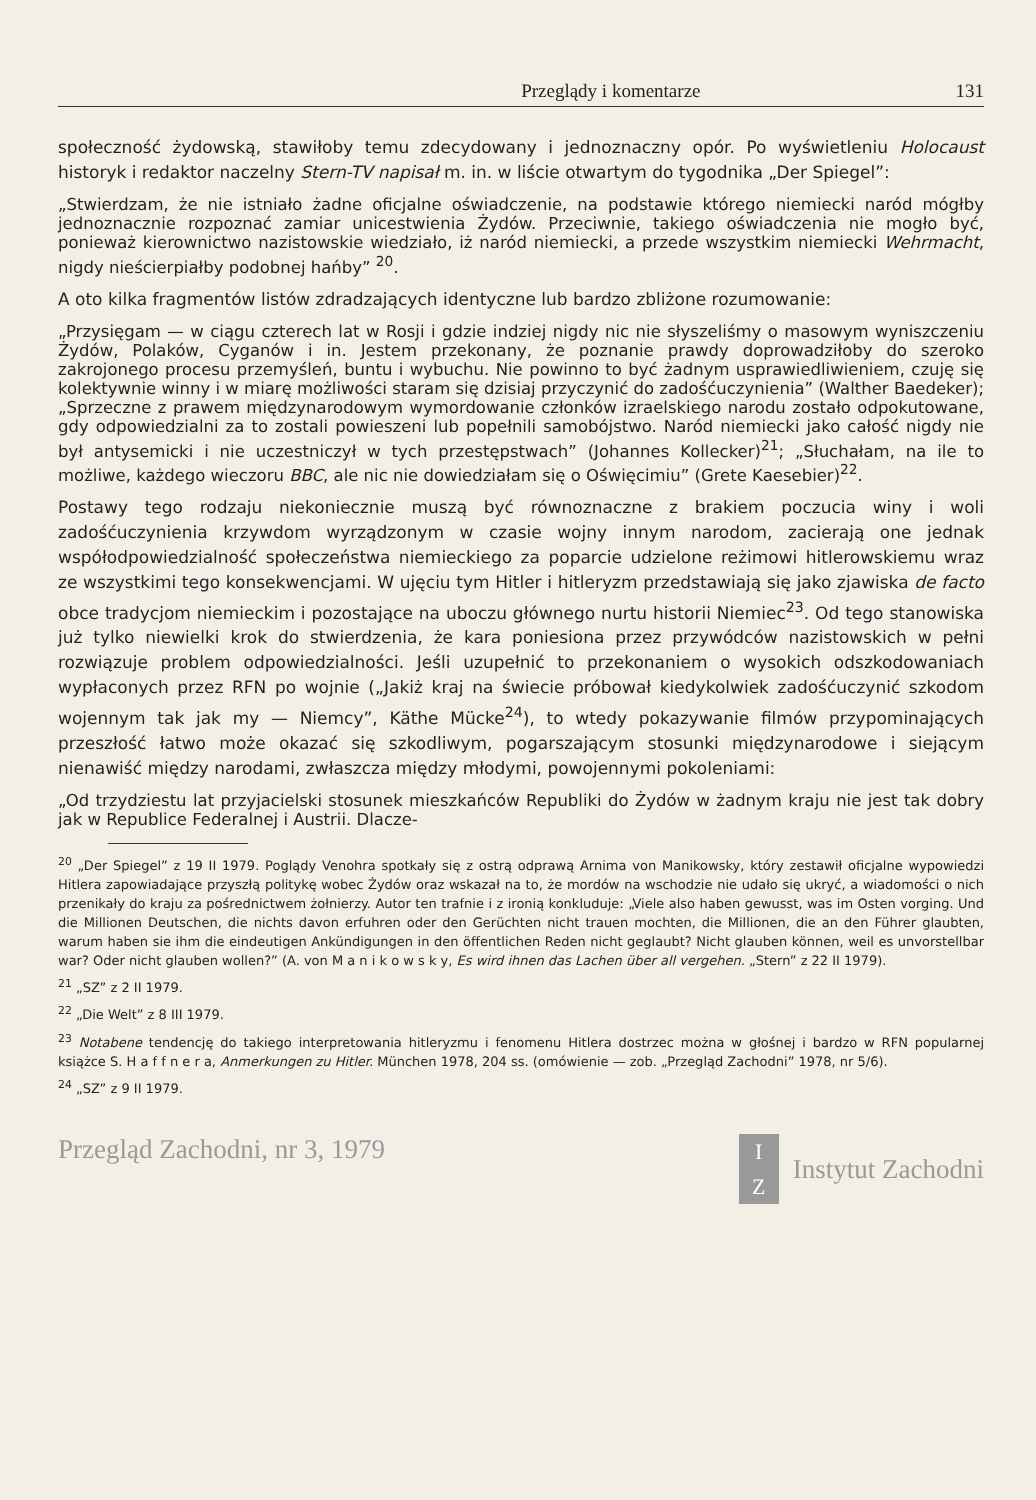Przeglądy i komentarze 131
społeczność żydowską, stawiłoby temu zdecydowany i jednoznaczny opór. Po wyświetleniu Holocaust historyk i redaktor naczelny Stern-TV napisał m. in. w liście otwartym do tygodnika „Der Spiegel”:
„Stwierdzam, że nie istniało żadne oficjalne oświadczenie, na podstawie którego niemiecki naród mógłby jednoznacznie rozpoznać zamiar unicestwienia Żydów. Przeciwnie, takiego oświadczenia nie mogło być, ponieważ kierownictwo nazistowskie wiedziało, iż naród niemiecki, a przede wszystkim niemiecki Wehrmacht, nigdy nieścierpiałby podobnej hańby” <sup>20</sup>.
A oto kilka fragmentów listów zdradzających identyczne lub bardzo zbliżone rozumowanie:
„Przysięgam — w ciągu czterech lat w Rosji i gdzie indziej nigdy nic nie słyszeliśmy o masowym wyniszczeniu Żydów, Polaków, Cyganów i in. Jestem przekonany, że poznanie prawdy doprowadziłoby do szeroko zakrojonego procesu przemyśleń, buntu i wybuchu. Nie powinno to być żadnym usprawiedliwieniem, czuję się kolektywnie winny i w miarę możliwości staram się dzisiaj przyczynić do zadośćuczynienia” (Walther Baedeker); „Sprzeczne z prawem międzynarodowym wymordowanie członków izraelskiego narodu zostało odpokutowane, gdy odpowiedzialni za to zostali powieszeni lub popełnili samobójstwo. Naród niemiecki jako całość nigdy nie był antysemicki i nie uczestniczył w tych przestępstwach” (Johannes Kollecker)<sup>21</sup>; „Słuchałam, na ile to możliwe, każdego wieczoru BBC, ale nic nie dowiedziałam się o Oświęcimiu” (Grete Kaesebier)<sup>22</sup>.
Postawy tego rodzaju niekoniecznie muszą być równoznaczne z brakiem poczucia winy i woli zadośćuczynienia krzywdom wyrządzonym w czasie wojny innym narodom, zacierają one jednak współodpowiedzialność społeczeństwa niemieckiego za poparcie udzielone reżimowi hitlerowskiemu wraz ze wszystkimi tego konsekwencjami. W ujęciu tym Hitler i hitleryzm przedstawiają się jako zjawiska de facto obce tradycjom niemieckim i pozostające na uboczu głównego nurtu historii Niemiec<sup>23</sup>. Od tego stanowiska już tylko niewielki krok do stwierdzenia, że kara poniesiona przez przywódców nazistowskich w pełni rozwiązuje problem odpowiedzialności. Jeśli uzupełnić to przekonaniem o wysokich odszkodowaniach wypłaconych przez RFN po wojnie („Jakiż kraj na świecie próbował kiedykolwiek zadośćuczynić szkodom wojennym tak jak my — Niemcy”, Käthe Mücke<sup>24</sup>), to wtedy pokazywanie filmów przypominających przeszłość łatwo może okazać się szkodliwym, pogarszającym stosunki międzynarodowe i siejącym nienawiść między narodami, zwłaszcza między młodymi, powojennymi pokoleniami:
„Od trzydziestu lat przyjacielski stosunek mieszkańców Republiki do Żydów w żadnym kraju nie jest tak dobry jak w Republice Federalnej i Austrii. Dlacze-
<sup>20</sup> „Der Spiegel” z 19 II 1979. Poglądy Venohra spotkały się z ostrą odprawą Arnima von Manikowsky, który zestawił oficjalne wypowiedzi Hitlera zapowiadające przyszłą politykę wobec Żydów oraz wskazał na to, że mordów na wschodzie nie udało się ukryć, a wiadomości o nich przenikały do kraju za pośrednictwem żołnierzy. Autor ten trafnie i z ironią konkluduje: „Viele also haben gewusst, was im Osten vorging. Und die Millionen Deutschen, die nichts davon erfuhren oder den Gerüchten nicht trauen mochten, die Millionen, die an den Führer glaubten, warum haben sie ihm die eindeutigen Ankündigungen in den öffentlichen Reden nicht geglaubt? Nicht glauben können, weil es unvorstellbar war? Oder nicht glauben wollen?” (A. von M a n i k o w s k y, Es wird ihnen das Lachen über all vergehen. „Stern” z 22 II 1979).
<sup>21</sup> „SZ” z 2 II 1979.
<sup>22</sup> „Die Welt” z 8 III 1979.
<sup>23</sup> Notabene tendencję do takiego interpretowania hitleryzmu i fenomenu Hitlera dostrzec można w głośnej i bardzo w RFN popularnej książce S. H a f f n e r a, Anmerkungen zu Hitler. München 1978, 204 ss. (omówienie — zob. „Przegląd Zachodni” 1978, nr 5/6).
<sup>24</sup> „SZ” z 9 II 1979.
Przegląd Zachodni, nr 3, 1979 I
Z Instytut Zachodni